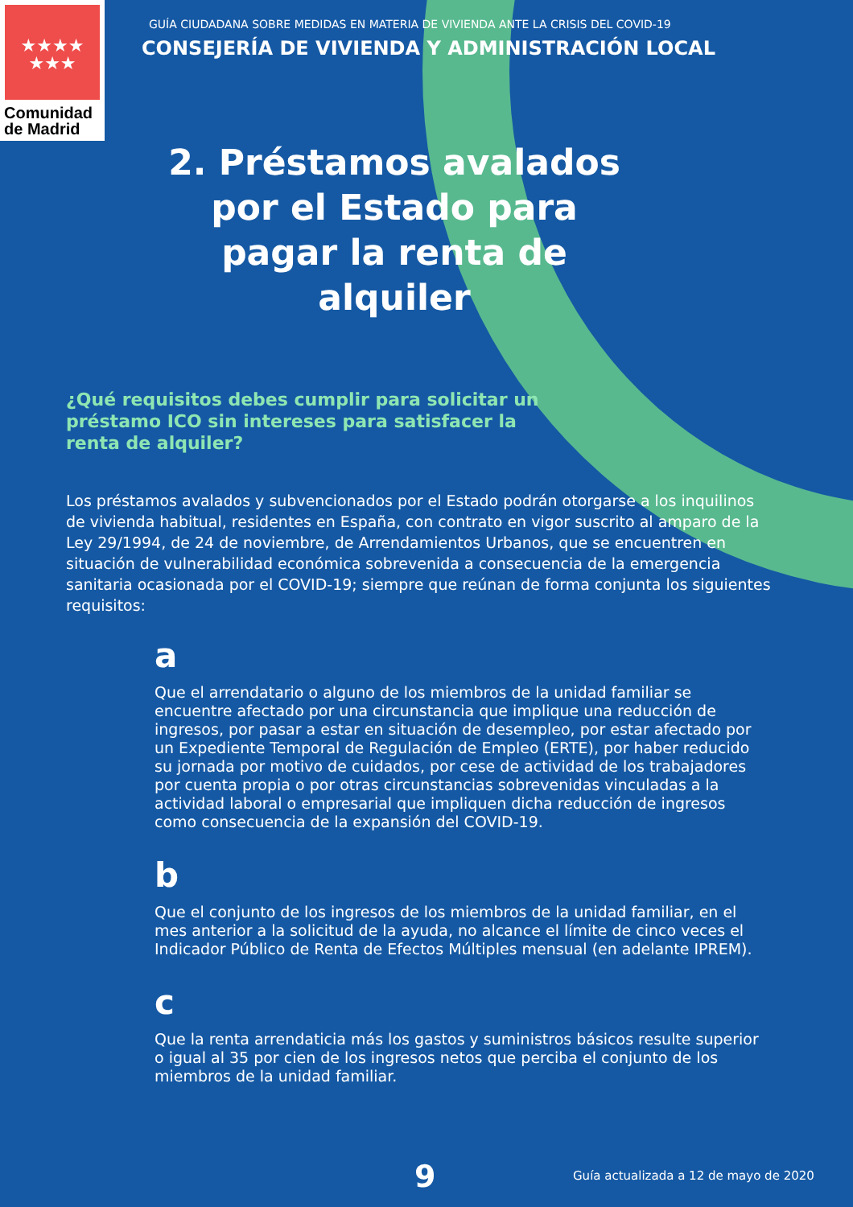★★★★
★★★
Comunidad
de Madrid
GUÍA CIUDADANA SOBRE MEDIDAS EN MATERIA DE VIVIENDA ANTE LA CRISIS DEL COVID-19
CONSEJERÍA DE VIVIENDA Y ADMINISTRACIÓN LOCAL
2. Préstamos avalados por el Estado para pagar la renta de alquiler
¿Qué requisitos debes cumplir para solicitar un préstamo ICO sin intereses para satisfacer la renta de alquiler?
Los préstamos avalados y subvencionados por el Estado podrán otorgarse a los inquilinos de vivienda habitual, residentes en España, con contrato en vigor suscrito al amparo de la Ley 29/1994, de 24 de noviembre, de Arrendamientos Urbanos, que se encuentren en situación de vulnerabilidad económica sobrevenida a consecuencia de la emergencia sanitaria ocasionada por el COVID-19; siempre que reúnan de forma conjunta los siguientes requisitos:
a
Que el arrendatario o alguno de los miembros de la unidad familiar se encuentre afectado por una circunstancia que implique una reducción de ingresos, por pasar a estar en situación de desempleo, por estar afectado por un Expediente Temporal de Regulación de Empleo (ERTE), por haber reducido su jornada por motivo de cuidados, por cese de actividad de los trabajadores por cuenta propia o por otras circunstancias sobrevenidas vinculadas a la actividad laboral o empresarial que impliquen dicha reducción de ingresos como consecuencia de la expansión del COVID-19.
b
Que el conjunto de los ingresos de los miembros de la unidad familiar, en el mes anterior a la solicitud de la ayuda, no alcance el límite de cinco veces el Indicador Público de Renta de Efectos Múltiples mensual (en adelante IPREM).
c
Que la renta arrendaticia más los gastos y suministros básicos resulte superior o igual al 35 por cien de los ingresos netos que perciba el conjunto de los miembros de la unidad familiar.
9 Guía actualizada a 12 de mayo de 2020